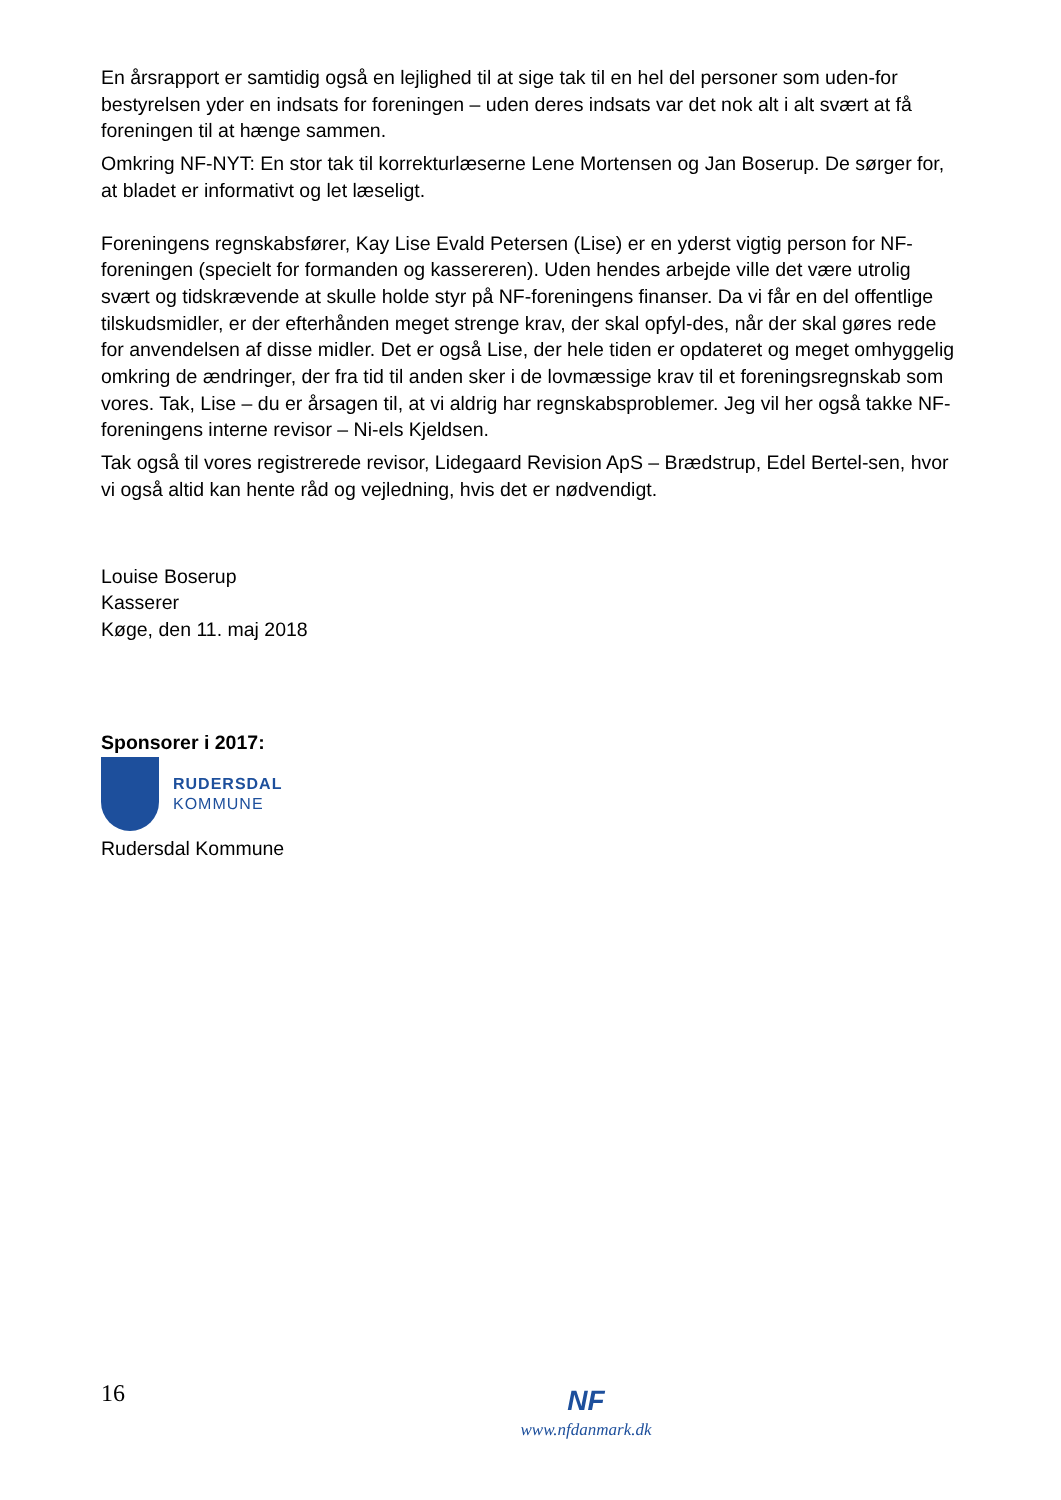En årsrapport er samtidig også en lejlighed til at sige tak til en hel del personer som uden-for bestyrelsen yder en indsats for foreningen – uden deres indsats var det nok alt i alt svært at få foreningen til at hænge sammen.
Omkring NF-NYT: En stor tak til korrekturlæserne Lene Mortensen og Jan Boserup. De sørger for, at bladet er informativt og let læseligt.
Foreningens regnskabsfører, Kay Lise Evald Petersen (Lise) er en yderst vigtig person for NF-foreningen (specielt for formanden og kassereren). Uden hendes arbejde ville det være utrolig svært og tidskrævende at skulle holde styr på NF-foreningens finanser. Da vi får en del offentlige tilskudsmidler, er der efterhånden meget strenge krav, der skal opfyl-des, når der skal gøres rede for anvendelsen af disse midler. Det er også Lise, der hele tiden er opdateret og meget omhyggelig omkring de ændringer, der fra tid til anden sker i de lovmæssige krav til et foreningsregnskab som vores. Tak, Lise – du er årsagen til, at vi aldrig har regnskabsproblemer. Jeg vil her også takke NF-foreningens interne revisor – Ni-els Kjeldsen.
Tak også til vores registrerede revisor, Lidegaard Revision ApS – Brædstrup, Edel Bertel-sen, hvor vi også altid kan hente råd og vejledning, hvis det er nødvendigt.
Louise Boserup
Kasserer
Køge, den 11. maj 2018
Sponsorer i 2017:
RUDERSDAL
KOMMUNE
Rudersdal Kommune
16
NF
www.nfdanmark.dk